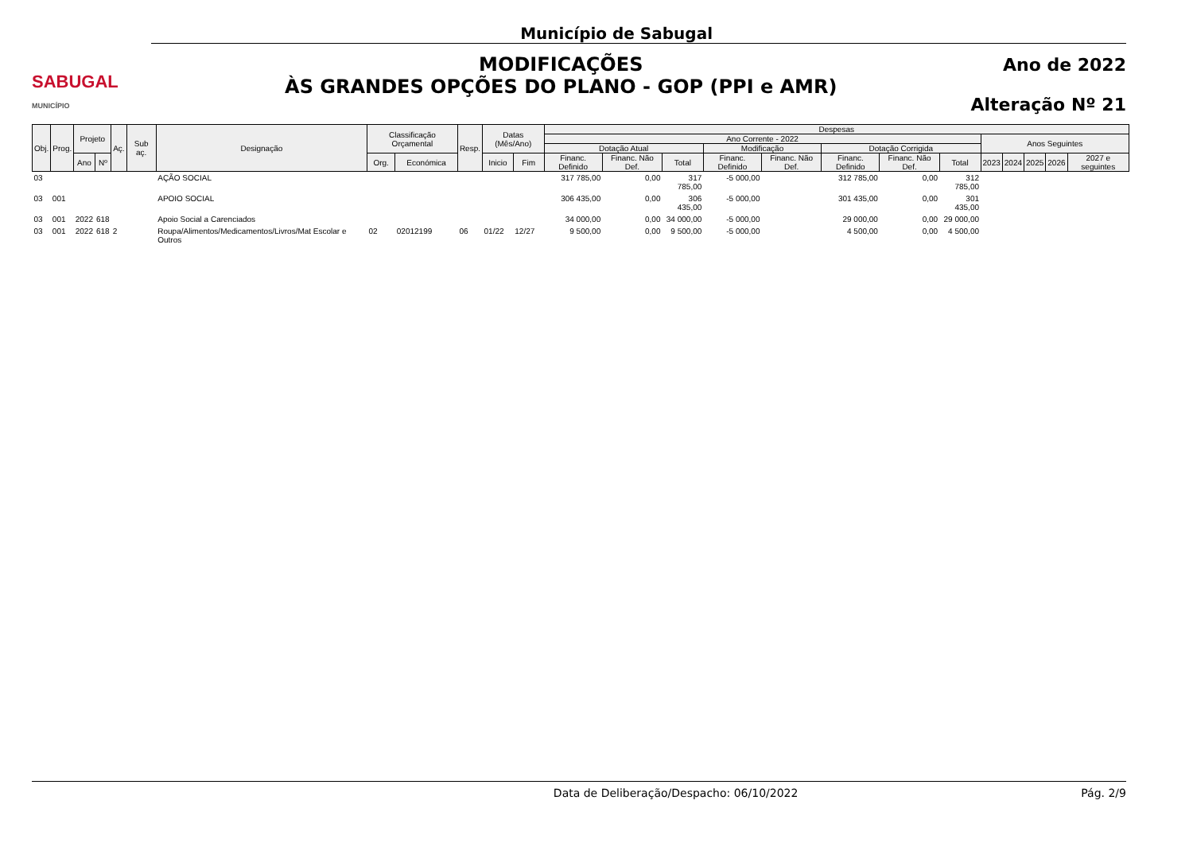SABUGAL
MUNICÍPIO
Município de Sabugal
MODIFICAÇÕES
ÀS GRANDES OPÇÕES DO PLANO - GOP (PPI e AMR)
Ano de 2022
Alteração Nº 21
| Obj. | Prog. | Projeto | | Aç. | Sub aç. | Designação | Classificação Orçamental | | Resp. | Datas (Mês/Ano) | | Despesas | | | | | | | | | | | | |
| --- | --- | --- | --- | --- | --- | --- | --- | --- | --- | --- | --- | --- | --- | --- | --- | --- | --- | --- | --- | --- | --- | --- | --- | --- |
| | | | | | | | | | | | | Ano Corrente - 2022 | | | | | | | | Anos Seguintes | | | | |
| | | | | | | | | | | | | Dotação Atual | | | Modificação | | Dotação Corrigida | | | | | | | |
| | | Ano | Nº | | | | Org. | Económica | | Inicio | Fim | Financ. Definido | Financ. Não Def. | Total | Financ. Definido | Financ. Não Def. | Financ. Definido | Financ. Não Def. | Total | 2023 | 2024 | 2025 | 2026 | 2027 e seguintes |
| 03 | | | | | | AÇÃO SOCIAL | | | | | | 317 785,00 | 0,00 | 317 785,00 | -5 000,00 | | 312 785,00 | 0,00 | 312 785,00 | | | | | |
| 03 | 001 | | | | | APOIO SOCIAL | | | | | | 306 435,00 | 0,00 | 306 435,00 | -5 000,00 | | 301 435,00 | 0,00 | 301 435,00 | | | | | |
| 03 | 001 | 2022 | 618 | | | Apoio Social a Carenciados | | | | | | 34 000,00 | 0,00 | 34 000,00 | -5 000,00 | | 29 000,00 | 0,00 | 29 000,00 | | | | | |
| 03 | 001 | 2022 | 618 | 2 | | Roupa/Alimentos/Medicamentos/Livros/Mat Escolar e Outros | 02 | 02012199 | 06 | 01/22 | 12/27 | 9 500,00 | 0,00 | 9 500,00 | -5 000,00 | | 4 500,00 | 0,00 | 4 500,00 | | | | | |
Data de Deliberação/Despacho: 06/10/2022 Pág. 2/9